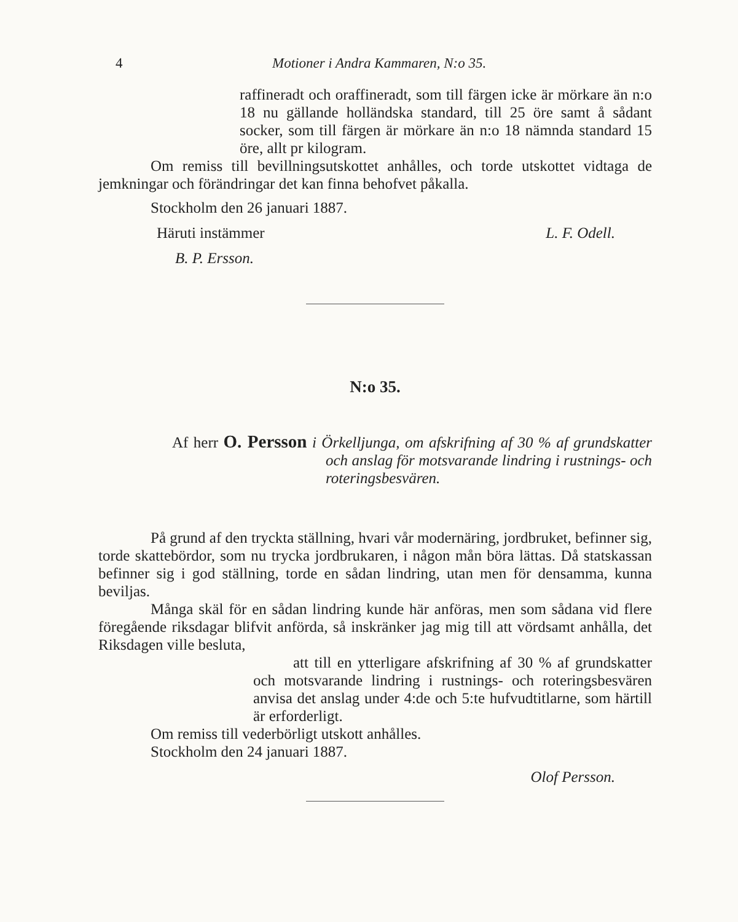4 Motioner i Andra Kammaren, N:o 35.
raffineradt och oraffineradt, som till färgen icke är mörkare än n:o 18 nu gällande holländska standard, till 25 öre samt å sådant socker, som till färgen är mörkare än n:o 18 nämnda standard 15 öre, allt pr kilogram.
Om remiss till bevillningsutskottet anhålles, och torde utskottet vidtaga de jemkningar och förändringar det kan finna behofvet påkalla.
Stockholm den 26 januari 1887.
Häruti instämmer L. F. Odell.
B. P. Ersson.
N:o 35.
Af herr O. Persson i Örkelljunga, om afskrifning af 30 % af grundskatter och anslag för motsvarande lindring i rustnings- och roteringsbesvären.
På grund af den tryckta ställning, hvari vår modernäring, jordbruket, befinner sig, torde skattebördor, som nu trycka jordbrukaren, i någon mån böra lättas. Då statskassan befinner sig i god ställning, torde en sådan lindring, utan men för densamma, kunna beviljas.
Många skäl för en sådan lindring kunde här anföras, men som sådana vid flere föregående riksdagar blifvit anförda, så inskränker jag mig till att vördsamt anhålla, det Riksdagen ville besluta,
att till en ytterligare afskrifning af 30 % af grundskatter och motsvarande lindring i rustnings- och roteringsbesvären anvisa det anslag under 4:de och 5:te hufvudtitlarne, som härtill är erforderligt.
Om remiss till vederbörligt utskott anhålles.
Stockholm den 24 januari 1887.
Olof Persson.